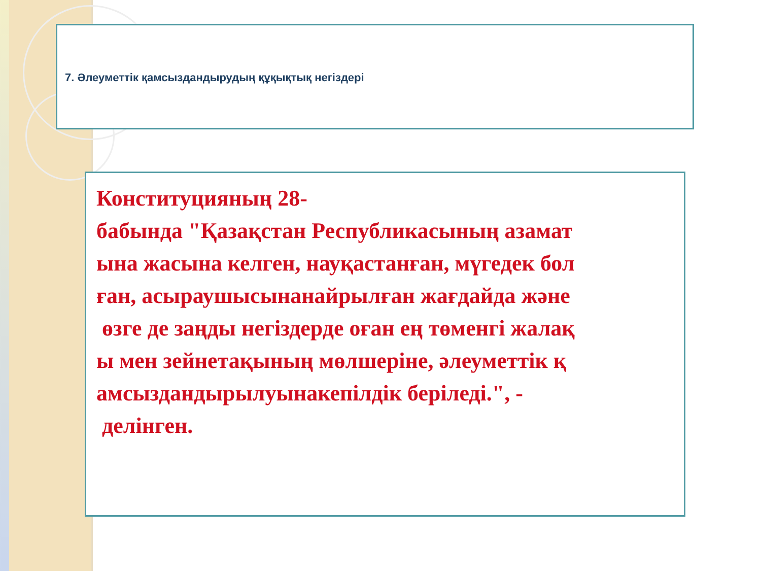7. Әлеуметтік қамсыздандырудың құқықтық негіздері
Конституцияның 28-
бабында "Қазақстан Республикасының азамат
ына жасына келген, науқастанған, мүгедек бол
ған, асыраушысынанайрылған жағдайда және
өзге де заңды негіздерде оған ең төменгі жалақ
ы мен зейнетақының мөлшеріне, әлеуметтік қ
амсыздандырылуынакепілдік беріледі.", -
делінген.